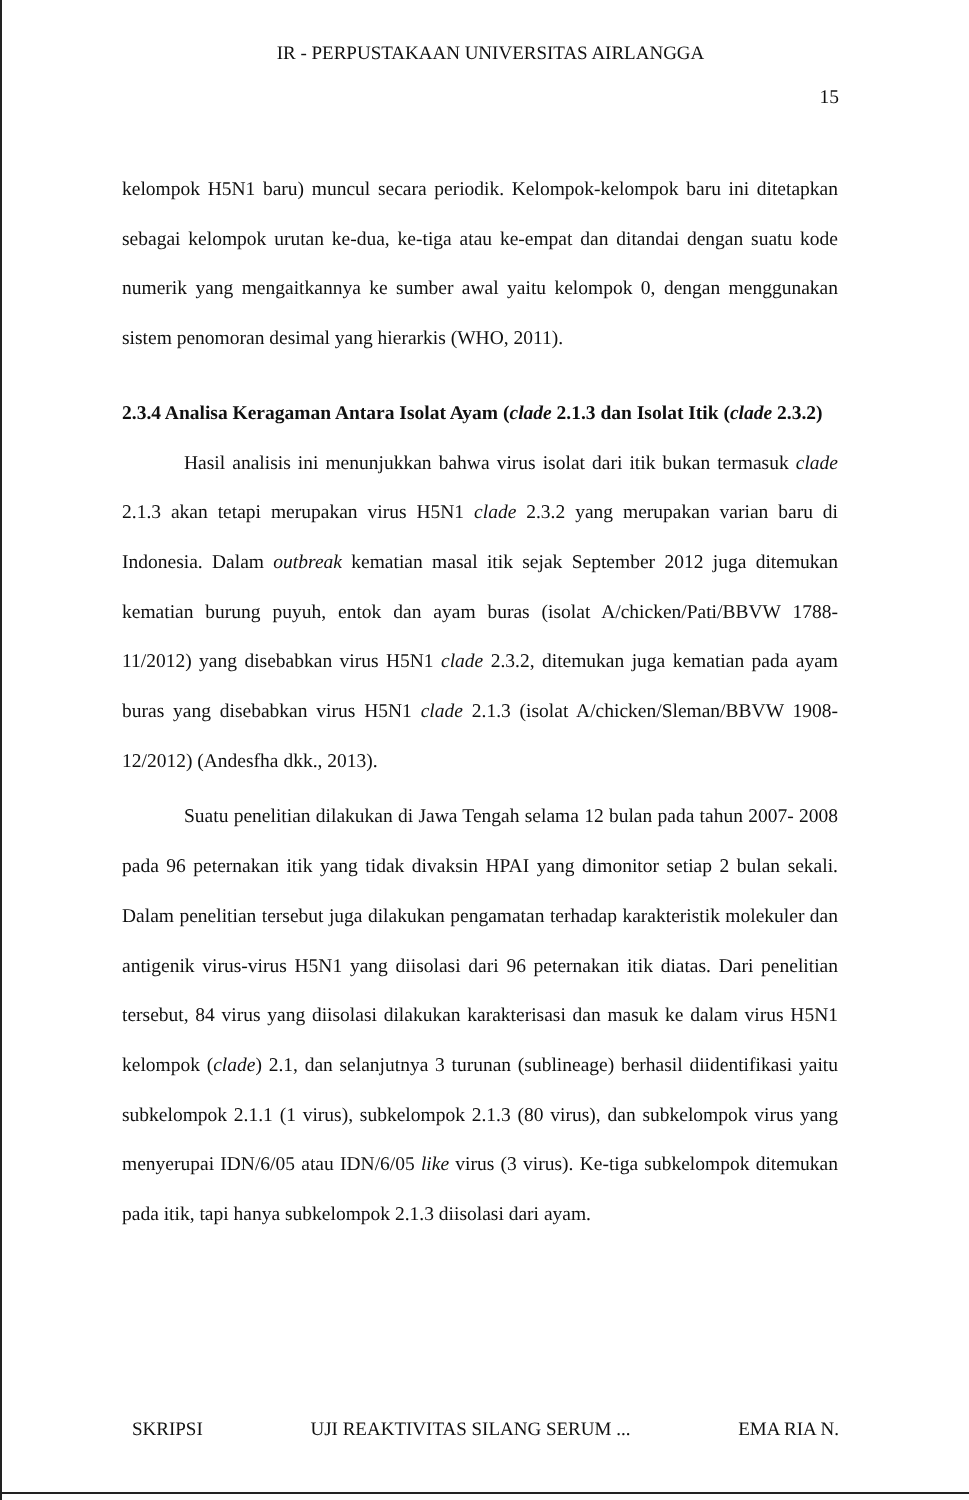IR - PERPUSTAKAAN UNIVERSITAS AIRLANGGA
15
kelompok H5N1 baru) muncul secara periodik. Kelompok-kelompok baru ini ditetapkan sebagai kelompok urutan ke-dua, ke-tiga atau ke-empat dan ditandai dengan suatu kode numerik yang mengaitkannya ke sumber awal yaitu kelompok 0, dengan menggunakan sistem penomoran desimal yang hierarkis (WHO, 2011).
2.3.4 Analisa Keragaman Antara Isolat Ayam (clade 2.1.3 dan Isolat Itik (clade 2.3.2)
Hasil analisis ini menunjukkan bahwa virus isolat dari itik bukan termasuk clade 2.1.3 akan tetapi merupakan virus H5N1 clade 2.3.2 yang merupakan varian baru di Indonesia. Dalam outbreak kematian masal itik sejak September 2012 juga ditemukan kematian burung puyuh, entok dan ayam buras (isolat A/chicken/Pati/BBVW 1788-11/2012) yang disebabkan virus H5N1 clade 2.3.2, ditemukan juga kematian pada ayam buras yang disebabkan virus H5N1 clade 2.1.3 (isolat A/chicken/Sleman/BBVW 1908-12/2012) (Andesfha dkk., 2013).
Suatu penelitian dilakukan di Jawa Tengah selama 12 bulan pada tahun 2007- 2008 pada 96 peternakan itik yang tidak divaksin HPAI yang dimonitor setiap 2 bulan sekali. Dalam penelitian tersebut juga dilakukan pengamatan terhadap karakteristik molekuler dan antigenik virus-virus H5N1 yang diisolasi dari 96 peternakan itik diatas. Dari penelitian tersebut, 84 virus yang diisolasi dilakukan karakterisasi dan masuk ke dalam virus H5N1 kelompok (clade) 2.1, dan selanjutnya 3 turunan (sublineage) berhasil diidentifikasi yaitu subkelompok 2.1.1 (1 virus), subkelompok 2.1.3 (80 virus), dan subkelompok virus yang menyerupai IDN/6/05 atau IDN/6/05 like virus (3 virus). Ke-tiga subkelompok ditemukan pada itik, tapi hanya subkelompok 2.1.3 diisolasi dari ayam.
SKRIPSI UJI REAKTIVITAS SILANG SERUM ... EMA RIA N.